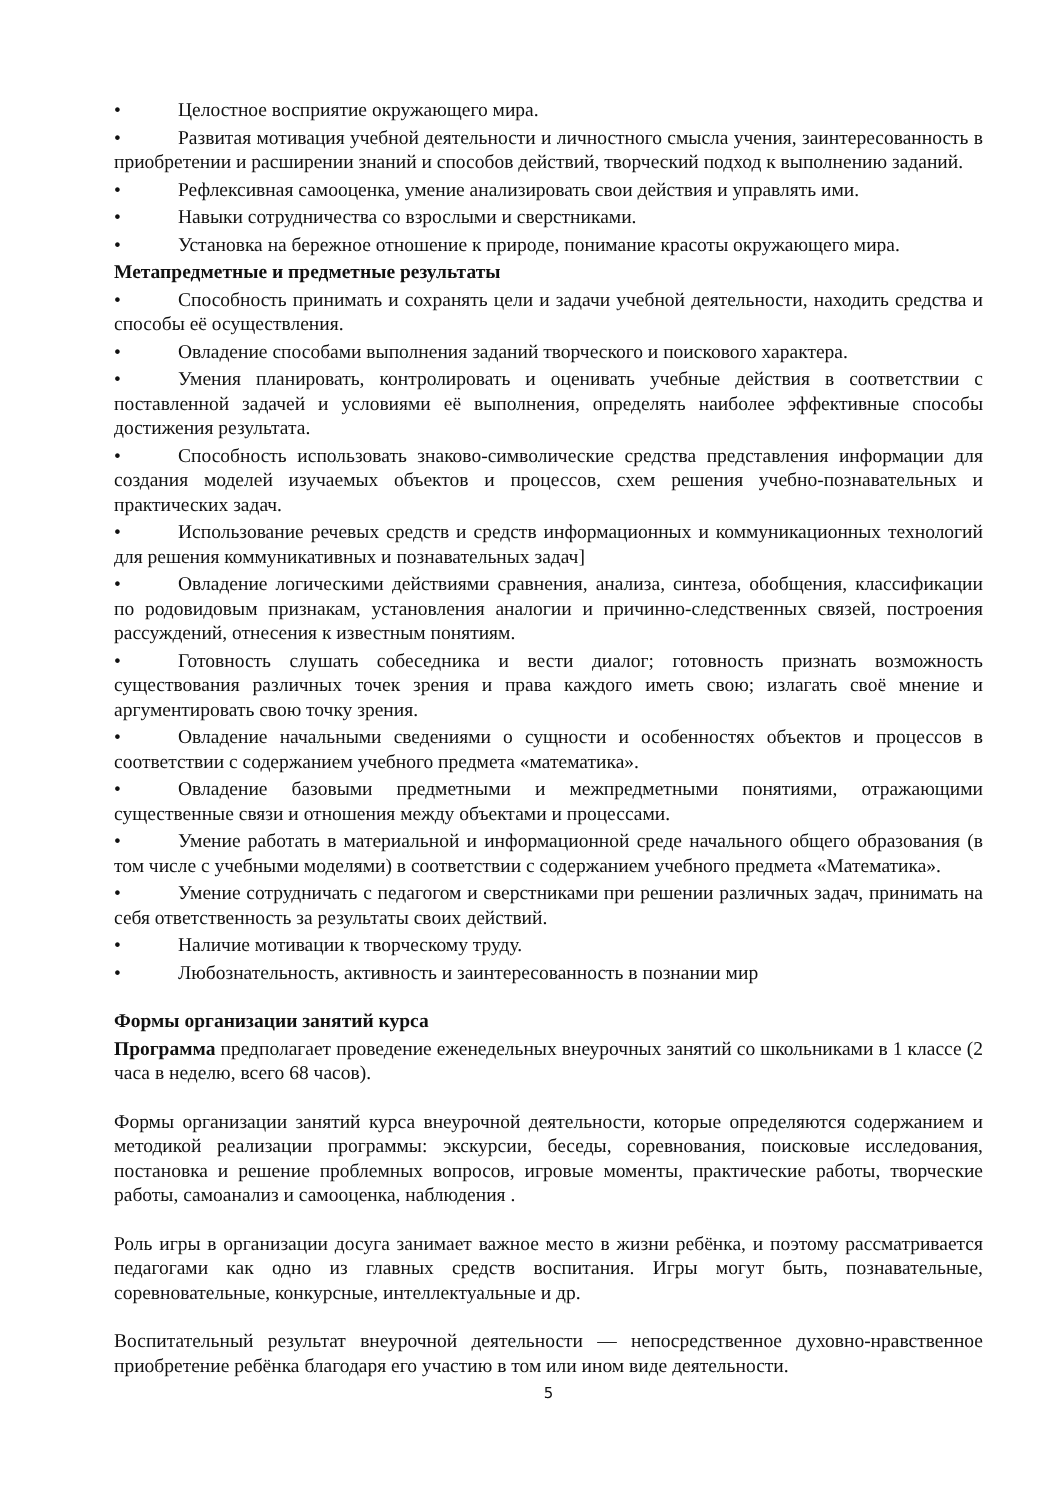• Целостное восприятие окружающего мира.
• Развитая мотивация учебной деятельности и личностного смысла учения, заинтересованность в приобретении и расширении знаний и способов действий, творческий подход к выполнению заданий.
• Рефлексивная самооценка, умение анализировать свои действия и управлять ими.
• Навыки сотрудничества со взрослыми и сверстниками.
• Установка на бережное отношение к природе, понимание красоты окружающего мира.
Метапредметные и предметные результаты
• Способность принимать и сохранять цели и задачи учебной деятельности, находить средства и способы её осуществления.
• Овладение способами выполнения заданий творческого и поискового характера.
• Умения планировать, контролировать и оценивать учебные действия в соответствии с поставленной задачей и условиями её выполнения, определять наиболее эффективные способы достижения результата.
• Способность использовать знаково-символические средства представления информации для создания моделей изучаемых объектов и процессов, схем решения учебно-познавательных и практических задач.
• Использование речевых средств и средств информационных и коммуникационных технологий для решения коммуникативных и познавательных задач]
• Овладение логическими действиями сравнения, анализа, синтеза, обобщения, классификации по родовидовым признакам, установления аналогии и причинно-следственных связей, построения рассуждений, отнесения к известным понятиям.
• Готовность слушать собеседника и вести диалог; готовность признать возможность существования различных точек зрения и права каждого иметь свою; излагать своё мнение и аргументировать свою точку зрения.
• Овладение начальными сведениями о сущности и особенностях объектов и процессов в соответствии с содержанием учебного предмета «математика».
• Овладение базовыми предметными и межпредметными понятиями, отражающими существенные связи и отношения между объектами и процессами.
• Умение работать в материальной и информационной среде начального общего образования (в том числе с учебными моделями) в соответствии с содержанием учебного предмета «Математика».
• Умение сотрудничать с педагогом и сверстниками при решении различных задач, принимать на себя ответственность за результаты своих действий.
• Наличие мотивации к творческому труду.
• Любознательность, активность и заинтересованность в познании мир
Формы организации занятий курса
Программа предполагает проведение еженедельных внеурочных занятий со школьниками в 1 классе (2 часа в неделю, всего 68 часов).
Формы организации занятий курса внеурочной деятельности, которые определяются содержанием и методикой реализации программы: экскурсии, беседы, соревнования, поисковые исследования, постановка и решение проблемных вопросов, игровые моменты, практические работы, творческие работы, самоанализ и самооценка, наблюдения .
Роль игры в организации досуга занимает важное место в жизни ребёнка, и поэтому рассматривается педагогами как одно из главных средств воспитания. Игры могут быть, познавательные, соревновательные, конкурсные, интеллектуальные и др.
Воспитательный результат внеурочной деятельности — непосредственное духовно-нравственное приобретение ребёнка благодаря его участию в том или ином виде деятельности.
5